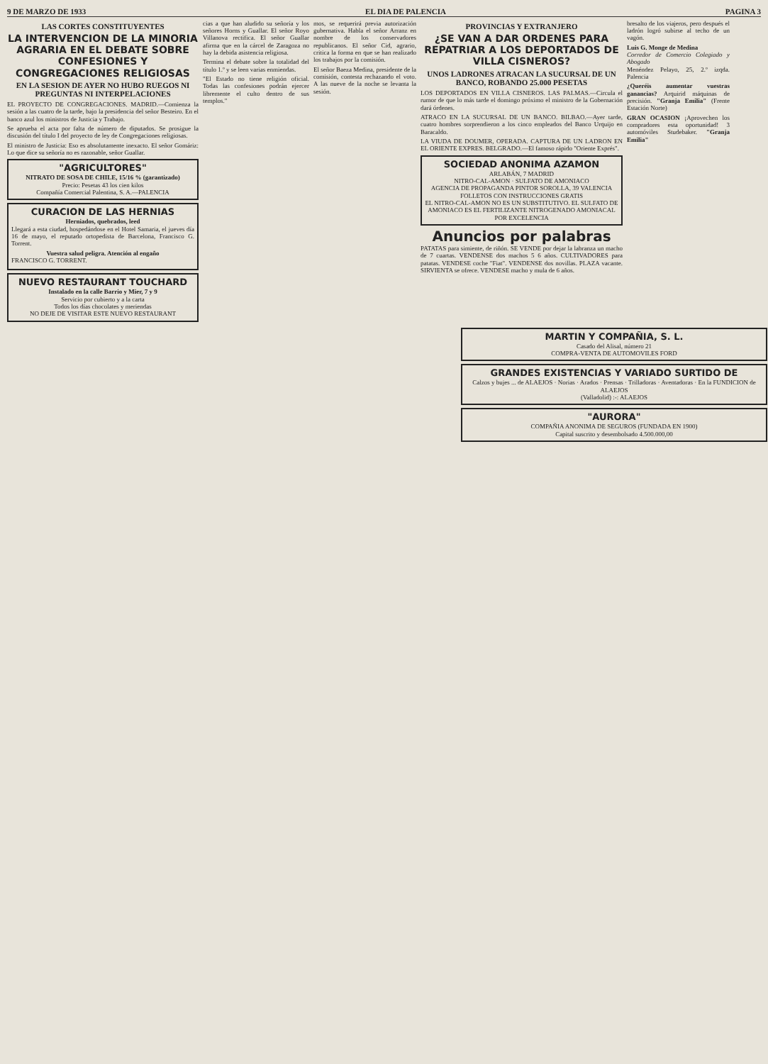9 DE MARZO DE 1933 EL DIA DE PALENCIA PAGINA 3
LAS CORTES CONSTITUYENTES
LA INTERVENCION DE LA MINORIA AGRARIA EN EL DEBATE SOBRE CONFESIONES Y CONGREGACIONES RELIGIOSAS
EN LA SESION DE AYER NO HUBO RUEGOS NI PREGUNTAS NI INTERPELACIONES
EL PROYECTO DE CONGREGACIONES. MADRID.—Comienza la sesión a las cuatro de la tarde, bajo la presidencia del señor Besteiro. En el banco azul los ministros de Justicia y Trabajo.
Se aprueba el acta por falta de número de diputados. Se prosigue la discusión del título I del proyecto de ley de Congregaciones religiosas.
El ministro de Justicia: Eso es absolutamente inexacto. El señor Gomáriz: Lo que dice su señoría no es razonable, señor Guallar.
"AGRICULTORES"
NITRATO DE SOSA DE CHILE, 15/16 % (garantizado)
Precio: Pesetas 43 los cien kilos
Compañía Comercial Palentina, S. A.—PALENCIA
CURACION DE LAS HERNIAS
Herniados, quebrados, leed
Llegará a esta ciudad, hospedándose en el Hotel Samaria, el jueves día 16 de mayo, el reputado ortopedista de Barcelona, Francisco G. Torrent.
Vuestra salud peligra. Atención al engaño
FRANCISCO G. TORRENT.
NUEVO RESTAURANT TOUCHARD
Instalado en la calle Barrio y Mier, 7 y 9
Servicio por cubierto y a la carta
Todos los días chocolates y meriendas
NO DEJE DE VISITAR ESTE NUEVO RESTAURANT
cias a que han aludido su señoría y los señores Horns y Guallar. El señor Royo Villanova rectifica. El señor Guallar afirma que en la cárcel de Zaragoza no hay la debida asistencia religiosa.
Termina el debate sobre la totalidad del título 1.º y se leen varias enmiendas.
"El Estado no tiene religión oficial. Todas las confesiones podrán ejercer libremente el culto dentro de sus templos."
mos, se requerirá previa autorización gubernativa. Habla el señor Arranz en nombre de los conservadores republicanos. El señor Cid, agrario, critica la forma en que se han realizado los trabajos por la comisión.
El señor Baeza Medina, presidente de la comisión, contesta rechazando el voto. A las nueve de la noche se levanta la sesión.
PROVINCIAS Y EXTRANJERO
¿SE VAN A DAR ORDENES PARA REPATRIAR A LOS DEPORTADOS DE VILLA CISNEROS?
UNOS LADRONES ATRACAN LA SUCURSAL DE UN BANCO, ROBANDO 25.000 PESETAS
LOS DEPORTADOS EN VILLA CISNEROS. LAS PALMAS.—Circula el rumor de que lo más tarde el domingo próximo el ministro de la Gobernación dará órdenes.
ATRACO EN LA SUCURSAL DE UN BANCO. BILBAO.—Ayer tarde, cuatro hombres sorprendieron a los cinco empleados del Banco Urquijo en Baracaldo.
LA VIUDA DE DOUMER, OPERADA. CAPTURA DE UN LADRON EN EL ORIENTE EXPRES. BELGRADO.—El famoso rápido "Oriente Exprés".
SOCIEDAD ANONIMA AZAMON
ARLABÁN, 7 MADRID
NITRO-CAL-AMON · SULFATO DE AMONIACO
AGENCIA DE PROPAGANDA PINTOR SOROLLA, 39 VALENCIA
FOLLETOS CON INSTRUCCIONES GRATIS
EL NITRO-CAL-AMON NO ES UN SUBSTITUTIVO. EL SULFATO DE AMONIACO ES EL FERTILIZANTE NITROGENADO AMONIACAL POR EXCELENCIA
Anuncios por palabras
PATATAS para simiente, de riñón. SE VENDE por dejar la labranza un macho de 7 cuartas. VENDENSE dos machos 5 6 años. CULTIVADORES para patatas. VENDESE coche "Fiat". VENDENSE dos novillas. PLAZA vacante. SIRVIENTA se ofrece. VENDESE macho y mula de 6 años.
bresalto de los viajeros, pero después el ladrón logró subirse al techo de un vagón.
Luis G. Monge de Medina
Corredor de Comercio Colegiado y Abogado
Menéndez Pelayo, 25, 2.º izqda. Palencia
¿Queréis aumentar vuestras ganancias? Arquirid máquinas de precisión. "Granja Emilia" (Frente Estación Norte)
GRAN OCASION ¡Aprovechen los compradores esta oportunidad! 3 automóviles Studebaker. "Granja Emilia"
MARTIN Y COMPAÑIA, S. L.
Casado del Alisal, número 21
COMPRA-VENTA DE AUTOMOVILES FORD
GRANDES EXISTENCIAS Y VARIADO SURTIDO DE
Calzos y bujes ... de ALAEJOS · Norias · Arados · Prensas · Trilladoras · Aventadoras · En la FUNDICION de ALAEJOS
(Valladolid) :-: ALAEJOS
"AURORA"
COMPAÑIA ANONIMA DE SEGUROS (FUNDADA EN 1900)
Capital suscrito y desembolsado 4.500.000,00